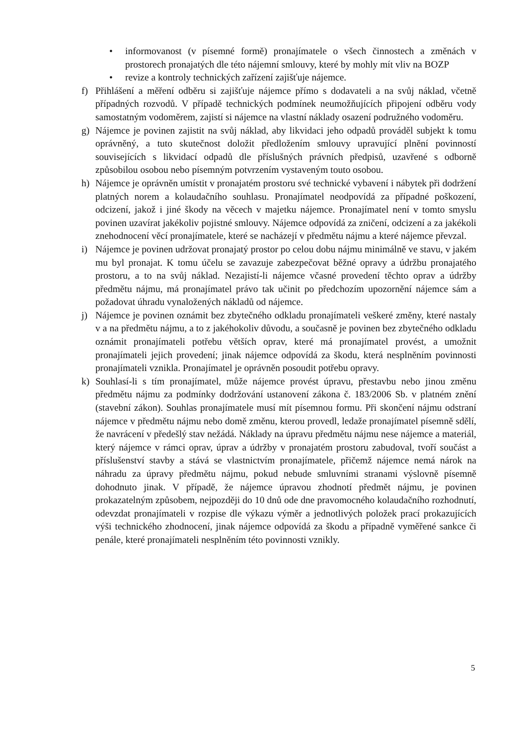• informovanost (v písemné formě) pronajímatele o všech činnostech a změnách v prostorech pronajatých dle této nájemní smlouvy, které by mohly mít vliv na BOZP
• revize a kontroly technických zařízení zajišťuje nájemce.
f) Přihlášení a měření odběru si zajišťuje nájemce přímo s dodavateli a na svůj náklad, včetně případných rozvodů. V případě technických podmínek neumožňujících připojení odběru vody samostatným vodoměrem, zajistí si nájemce na vlastní náklady osazení podružného vodoměru.
g) Nájemce je povinen zajistit na svůj náklad, aby likvidaci jeho odpadů prováděl subjekt k tomu oprávněný, a tuto skutečnost doložit předložením smlouvy upravující plnění povinností souvisejících s likvidací odpadů dle příslušných právních předpisů, uzavřené s odborně způsobilou osobou nebo písemným potvrzením vystaveným touto osobou.
h) Nájemce je oprávněn umístit v pronajatém prostoru své technické vybavení i nábytek při dodržení platných norem a kolaudačního souhlasu. Pronajímatel neodpovídá za případné poškození, odcizení, jakož i jiné škody na věcech v majetku nájemce. Pronajímatel není v tomto smyslu povinen uzavírat jakékoliv pojistné smlouvy. Nájemce odpovídá za zničení, odcizení a za jakékoli znehodnocení věcí pronajímatele, které se nacházejí v předmětu nájmu a které nájemce převzal.
i) Nájemce je povinen udržovat pronajatý prostor po celou dobu nájmu minimálně ve stavu, v jakém mu byl pronajat. K tomu účelu se zavazuje zabezpečovat běžné opravy a údržbu pronajatého prostoru, a to na svůj náklad. Nezajistí-li nájemce včasné provedení těchto oprav a údržby předmětu nájmu, má pronajímatel právo tak učinit po předchozím upozornění nájemce sám a požadovat úhradu vynaložených nákladů od nájemce.
j) Nájemce je povinen oznámit bez zbytečného odkladu pronajímateli veškeré změny, které nastaly v a na předmětu nájmu, a to z jakéhokoliv důvodu, a současně je povinen bez zbytečného odkladu oznámit pronajímateli potřebu větších oprav, které má pronajímatel provést, a umožnit pronajímateli jejich provedení; jinak nájemce odpovídá za škodu, která nesplněním povinnosti pronajímateli vznikla. Pronajímatel je oprávněn posoudit potřebu opravy.
k) Souhlasí-li s tím pronajímatel, může nájemce provést úpravu, přestavbu nebo jinou změnu předmětu nájmu za podmínky dodržování ustanovení zákona č. 183/2006 Sb. v platném znění (stavební zákon). Souhlas pronajímatele musí mít písemnou formu. Při skončení nájmu odstraní nájemce v předmětu nájmu nebo domě změnu, kterou provedl, ledaže pronajímatel písemně sdělí, že navrácení v předešlý stav nežádá. Náklady na úpravu předmětu nájmu nese nájemce a materiál, který nájemce v rámci oprav, úprav a údržby v pronajatém prostoru zabudoval, tvoří součást a příslušenství stavby a stává se vlastnictvím pronajímatele, přičemž nájemce nemá nárok na náhradu za úpravy předmětu nájmu, pokud nebude smluvními stranami výslovně písemně dohodnuto jinak. V případě, že nájemce úpravou zhodnotí předmět nájmu, je povinen prokazatelným způsobem, nejpozději do 10 dnů ode dne pravomocného kolaudačního rozhodnutí, odevzdat pronajímateli v rozpise dle výkazu výměr a jednotlivých položek prací prokazujících výši technického zhodnocení, jinak nájemce odpovídá za škodu a případně vyměřené sankce či penále, které pronajímateli nesplněním této povinnosti vznikly.
5